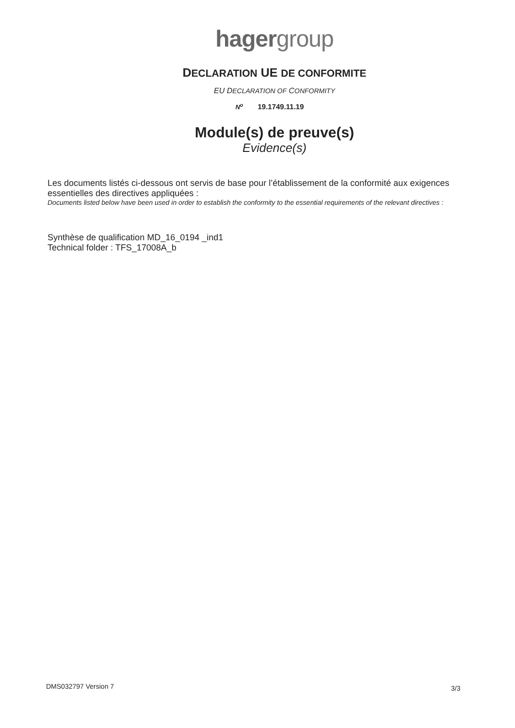hagergroup
DECLARATION UE DE CONFORMITE
EU DECLARATION OF CONFORMITY
N<sup>o</sup> 19.1749.11.19
Module(s) de preuve(s)
Evidence(s)
Les documents listés ci-dessous ont servis de base pour l’établissement de la conformité aux exigences essentielles des directives appliquées :
Documents listed below have been used in order to establish the conformity to the essential requirements of the relevant directives :
Synthèse de qualification MD_16_0194 _ind1
Technical folder : TFS_17008A_b
DMS032797 Version 7 3/3